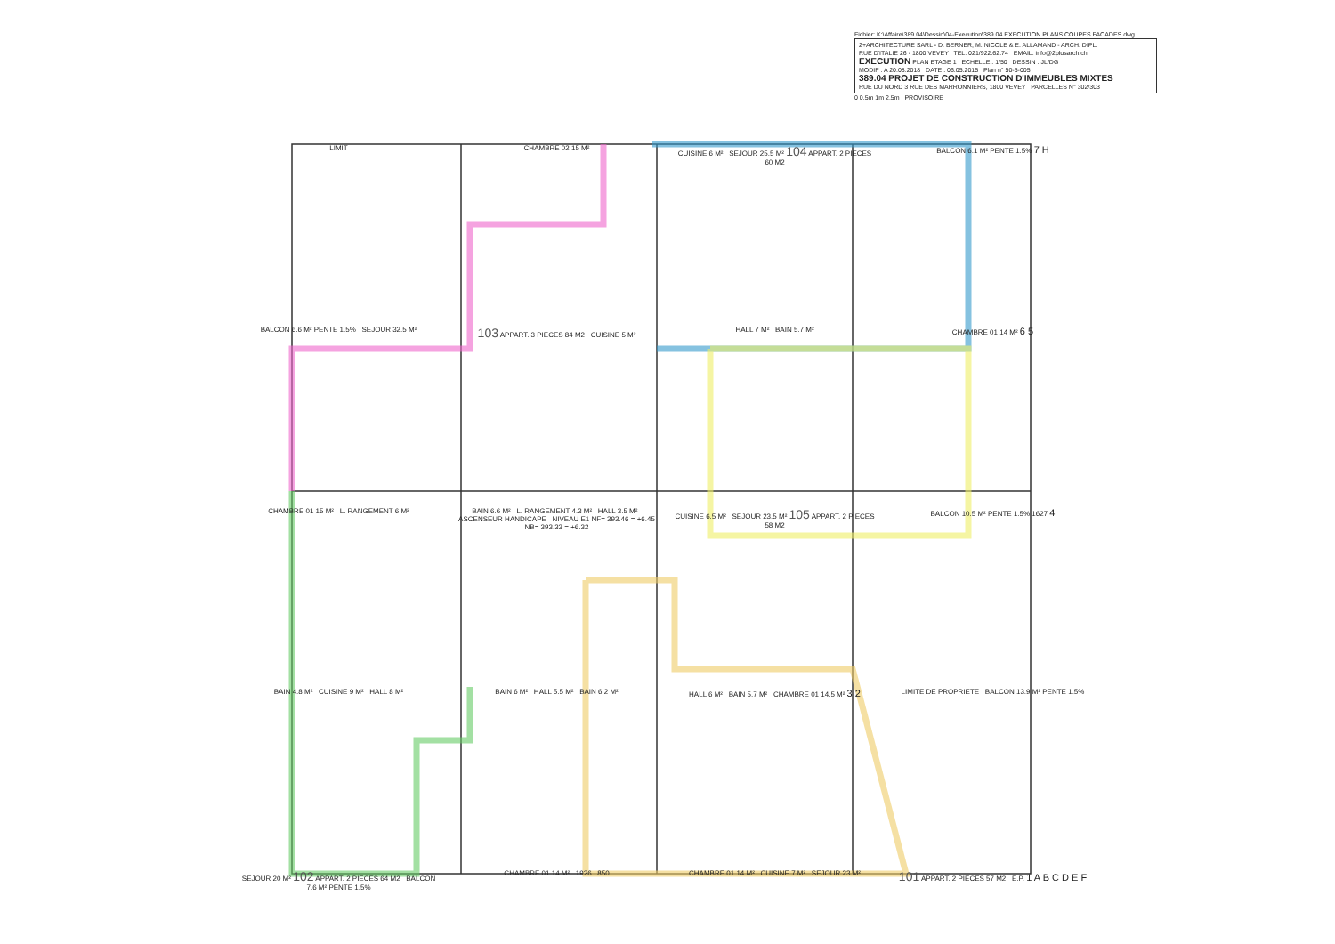Fichier: K:\Affaire\389.04\Dessin\04-Execution\389.04 EXECUTION PLANS COUPES FACADES.dwg
2+ARCHITECTURE SARL - D. BERNER, M. NICOLE & E. ALLAMAND - ARCH. DIPL.
RUE D'ITALIE 26 - 1800 VEVEY TEL. 021/922.62.74 EMAIL: info@2plusarch.ch
EXECUTION PLAN ETAGE 1 ECHELLE : 1/50 DESSIN : JL/DG
MODIF : A 20.08.2018 DATE : 06.05.2015 Plan n° 50-5-005
389.04 PROJET DE CONSTRUCTION D'IMMEUBLES MIXTES
RUE DU NORD 3 RUE DES MARRONNIERS, 1800 VEVEY PARCELLES N° 302/303
0 0.5m 1m 2.5m PROVISOIRE
LIMIT
CHAMBRE 02 15 M²
CUISINE 6 M² SEJOUR 25.5 M² 104 APPART. 2 PIECES 60 M2
BALCON 6.1 M² PENTE 1.5% 7 H
BALCON 6.6 M² PENTE 1.5% SEJOUR 32.5 M²
103 APPART. 3 PIECES 84 M2 CUISINE 5 M²
HALL 7 M² BAIN 5.7 M²
CHAMBRE 01 14 M² 6 5
CHAMBRE 01 15 M² L. RANGEMENT 6 M²
BAIN 6.6 M² L. RANGEMENT 4.3 M² HALL 3.5 M² ASCENSEUR HANDICAPE NIVEAU E1 NF= 393.46 = +6.45 NB= 393.33 = +6.32
CUISINE 6.5 M² SEJOUR 23.5 M² 105 APPART. 2 PIECES 58 M2
BALCON 10.5 M² PENTE 1.5% 1627 4
BAIN 4.8 M² CUISINE 9 M² HALL 8 M²
BAIN 6 M² HALL 5.5 M² BAIN 6.2 M²
HALL 6 M² BAIN 5.7 M² CHAMBRE 01 14.5 M² 3 2
LIMITE DE PROPRIETE BALCON 13.9 M² PENTE 1.5%
SEJOUR 20 M² 102 APPART. 2 PIECES 64 M2 BALCON 7.6 M² PENTE 1.5%
CHAMBRE 01 14 M² 1926 850
CHAMBRE 01 14 M² CUISINE 7 M² SEJOUR 23 M²
101 APPART. 2 PIECES 57 M2 E.P. 1 A B C D E F